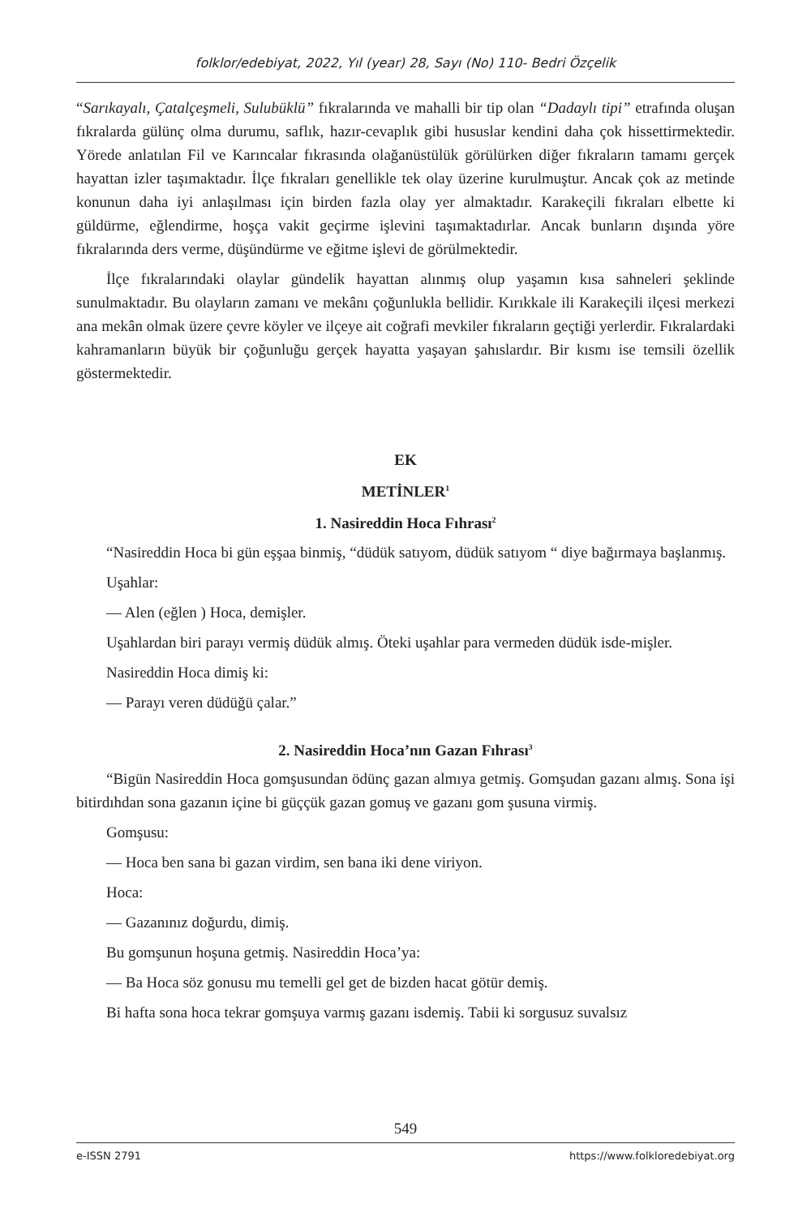folklor/edebiyat, 2022, Yıl (year) 28, Sayı (No) 110- Bedri Özçelik
“Sarıkayalı, Çatalçeşmeli, Sulubüklü” fıkralarında ve mahalli bir tip olan “Dadaylı tipi” etrafında oluşan fıkralarda gülünç olma durumu, saflık, hazır-cevaplık gibi hususlar kendini daha çok hissettirmektedir. Yörede anlatılan Fil ve Karıncalar fıkrasında olağanüstülük görülürken diğer fıkraların tamamı gerçek hayattan izler taşımaktadır. İlçe fıkraları genellikle tek olay üzerine kurulmuştur. Ancak çok az metinde konunun daha iyi anlaşılması için birden fazla olay yer almaktadır. Karakeçili fıkraları elbette ki güldürme, eğlendirme, hoşça vakit geçirme işlevini taşımaktadırlar. Ancak bunların dışında yöre fıkralarında ders verme, düşündürme ve eğitme işlevi de görülmektedir.
İlçe fıkralarındaki olaylar gündelik hayattan alınmış olup yaşamın kısa sahneleri şeklinde sunulmaktadır. Bu olayların zamanı ve mekânı çoğunlukla bellidir. Kırıkkale ili Karakeçili ilçesi merkezi ana mekân olmak üzere çevre köyler ve ilçeye ait coğrafi mevkiler fıkraların geçtiği yerlerdir. Fıkralardaki kahramanların büyük bir çoğunluğu gerçek hayatta yaşayan şahıslardır. Bir kısmı ise temsili özellik göstermektedir.
EK
METİNLER<sup>1</sup>
1. Nasireddin Hoca Fıhrası<sup>2</sup>
“Nasireddin Hoca bi gün eşşaa binmiş, “düdük satıyom, düdük satıyom “ diye bağırmaya başlanmış.
Uşahlar:
— Alen (eğlen ) Hoca, demişler.
Uşahlardan biri parayı vermiş düdük almış. Öteki uşahlar para vermeden düdük isde-mişler.
Nasireddin Hoca dimiş ki:
— Parayı veren düdüğü çalar.”
2. Nasireddin Hoca’nın Gazan Fıhrası<sup>3</sup>
“Bigün Nasireddin Hoca gomşusundan ödünç gazan almıya getmiş. Gomşudan gazanı almış. Sona işi bitirdıhdan sona gazanın içine bi güççük gazan gomuş ve gazanı gom şusuna virmiş.
Gomşusu:
— Hoca ben sana bi gazan virdim, sen bana iki dene viriyon.
Hoca:
— Gazanınız doğurdu, dimiş.
Bu gomşunun hoşuna getmiş. Nasireddin Hoca’ya:
— Ba Hoca söz gonusu mu temelli gel get de bizden hacat götür demiş.
Bi hafta sona hoca tekrar gomşuya varmış gazanı isdemiş. Tabii ki sorgusuz suvalsız
549
e-ISSN 2791 https://www.folkloredebiyat.org